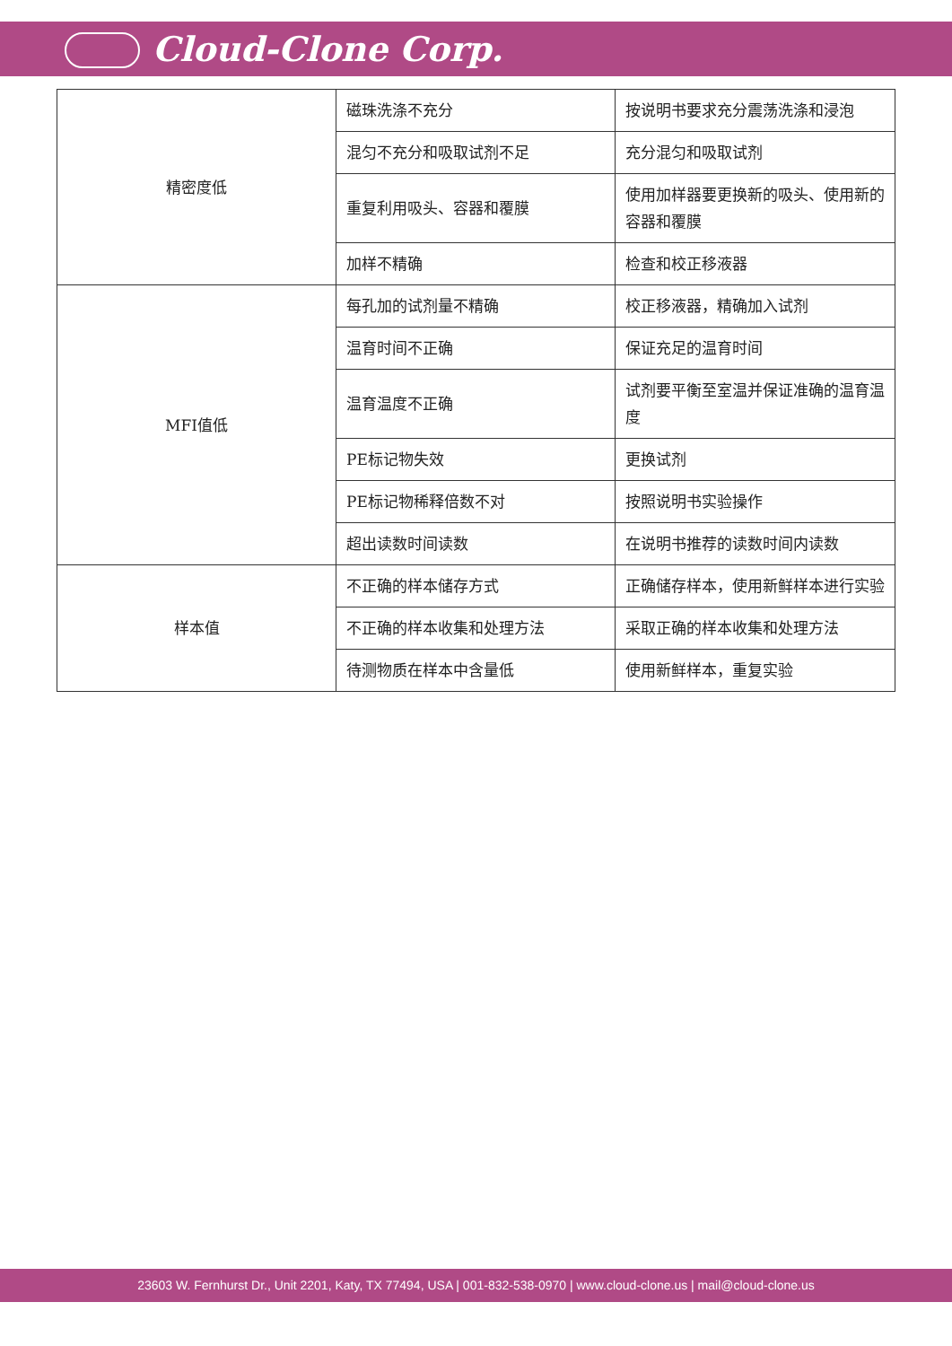Cloud-Clone Corp.
| 精密度低 | 磁珠洗涤不充分 | 按说明书要求充分震荡洗涤和浸泡 |
| | 混匀不充分和吸取试剂不足 | 充分混匀和吸取试剂 |
| | 重复利用吸头、容器和覆膜 | 使用加样器要更换新的吸头、使用新的容器和覆膜 |
| | 加样不精确 | 检查和校正移液器 |
| MFI值低 | 每孔加的试剂量不精确 | 校正移液器，精确加入试剂 |
| | 温育时间不正确 | 保证充足的温育时间 |
| | 温育温度不正确 | 试剂要平衡至室温并保证准确的温育温度 |
| | PE标记物失效 | 更换试剂 |
| | PE标记物稀释倍数不对 | 按照说明书实验操作 |
| | 超出读数时间读数 | 在说明书推荐的读数时间内读数 |
| 样本值 | 不正确的样本储存方式 | 正确储存样本，使用新鲜样本进行实验 |
| | 不正确的样本收集和处理方法 | 采取正确的样本收集和处理方法 |
| | 待测物质在样本中含量低 | 使用新鲜样本，重复实验 |
23603 W. Fernhurst Dr., Unit 2201, Katy, TX 77494, USA | 001-832-538-0970 | www.cloud-clone.us | mail@cloud-clone.us